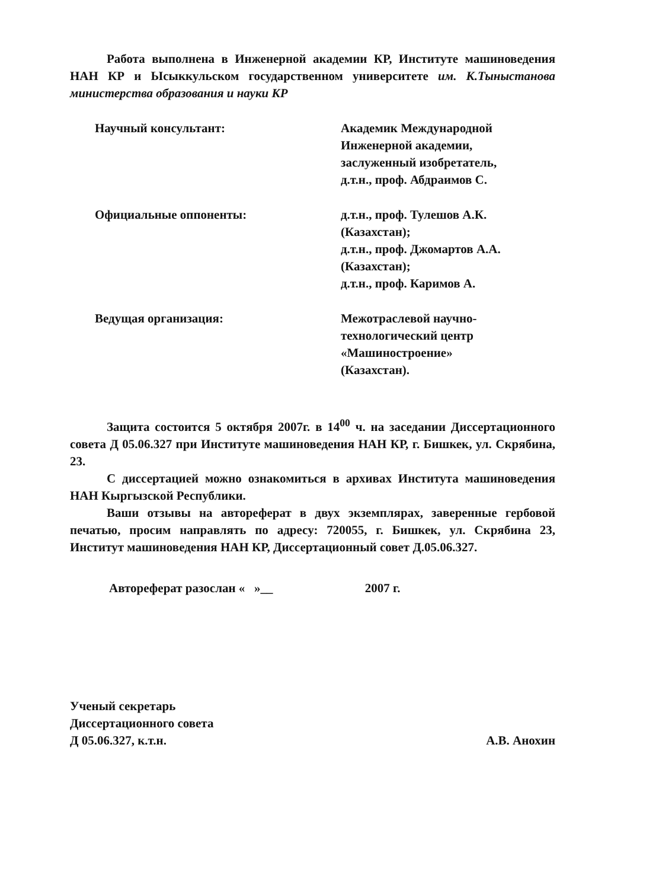Работа выполнена в Инженерной академии КР, Институте машиноведения НАН КР и Ысыккульском государственном университете им. К.Тыныстанова министерства образования и науки КР
Научный консультант: Академик Международной
Инженерной академии,
заслуженный изобретатель,
д.т.н., проф. Абдраимов С.
Официальные оппоненты: д.т.н., проф. Тулешов А.К.
(Казахстан);
д.т.н., проф. Джомартов А.А.
(Казахстан);
д.т.н., проф. Каримов А.
Ведущая организация: Межотраслевой научно-
технологический центр
«Машиностроение»
(Казахстан).
Защита состоится 5 октября 2007г. в 14<sup>00</sup> ч. на заседании Диссертационного совета Д 05.06.327 при Институте машиноведения НАН КР, г. Бишкек, ул. Скрябина, 23.
С диссертацией можно ознакомиться в архивах Института машиноведения НАН Кыргызской Республики.
Ваши отзывы на автореферат в двух экземплярах, заверенные гербовой печатью, просим направлять по адресу: 720055, г. Бишкек, ул. Скрябина 23, Институт машиноведения НАН КР, Диссертационный совет Д.05.06.327.
Автореферат разослан « »__ 2007 г.
Ученый секретарь
Диссертационного совета
Д 05.06.327, к.т.н.
А.В. Анохин